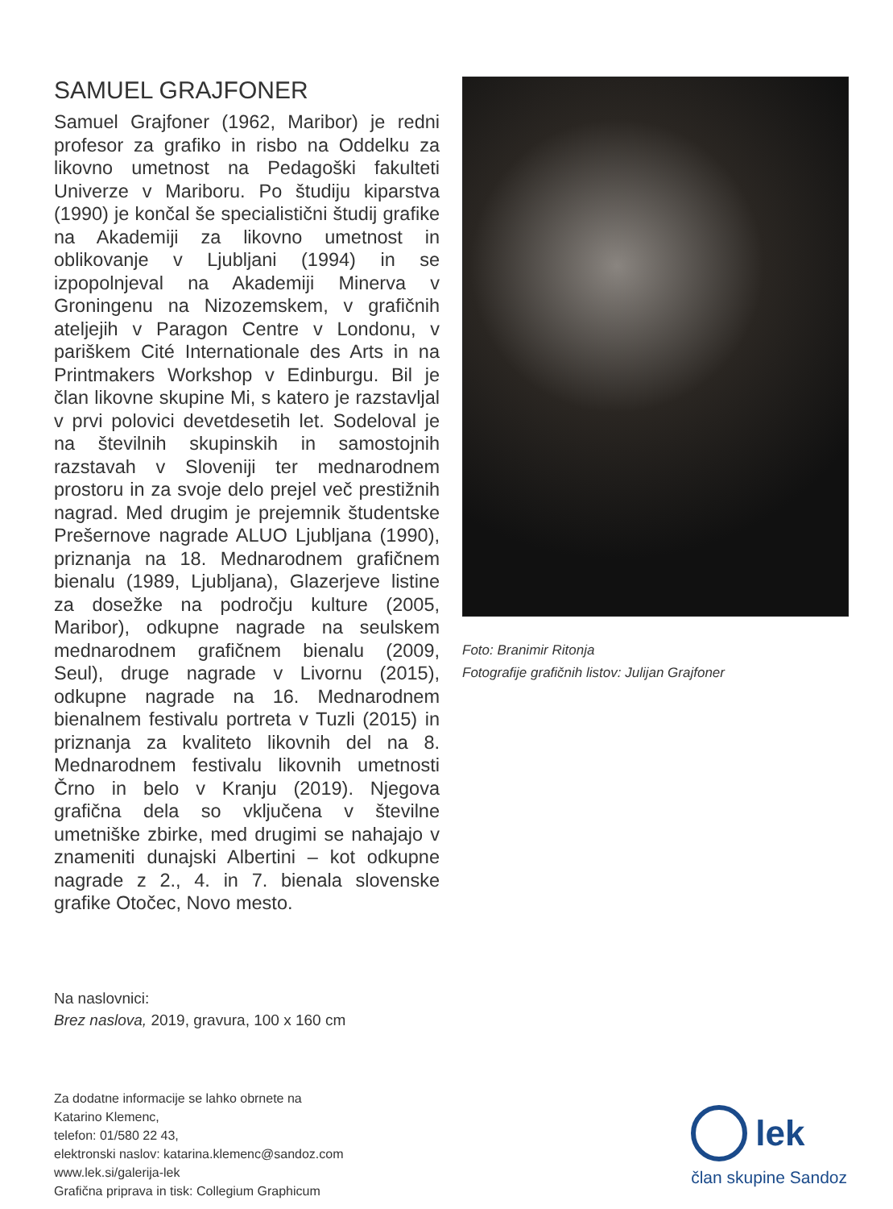SAMUEL GRAJFONER
Samuel Grajfoner (1962, Maribor) je redni profesor za grafiko in risbo na Oddelku za likovno umetnost na Pedagoški fakulteti Univerze v Mariboru. Po študiju kiparstva (1990) je končal še specialistični študij grafike na Akademiji za likovno umetnost in oblikovanje v Ljubljani (1994) in se izpopolnjeval na Akademiji Minerva v Groningenu na Nizozemskem, v grafičnih ateljejih v Paragon Centre v Londonu, v pariškem Cité Internationale des Arts in na Printmakers Workshop v Edinburgu. Bil je član likovne skupine Mi, s katero je razstavljal v prvi polovici devetdesetih let. Sodeloval je na številnih skupinskih in samostojnih razstavah v Sloveniji ter mednarodnem prostoru in za svoje delo prejel več prestižnih nagrad. Med drugim je prejemnik študentske Prešernove nagrade ALUO Ljubljana (1990), priznanja na 18. Mednarodnem grafičnem bienalu (1989, Ljubljana), Glazerjeve listine za dosežke na področju kulture (2005, Maribor), odkupne nagrade na seulskem mednarodnem grafičnem bienalu (2009, Seul), druge nagrade v Livornu (2015), odkupne nagrade na 16. Mednarodnem bienalnem festivalu portreta v Tuzli (2015) in priznanja za kvaliteto likovnih del na 8. Mednarodnem festivalu likovnih umetnosti Črno in belo v Kranju (2019). Njegova grafična dela so vključena v številne umetniške zbirke, med drugimi se nahajajo v znameniti dunajski Albertini – kot odkupne nagrade z 2., 4. in 7. bienala slovenske grafike Otočec, Novo mesto.
Foto: Branimir Ritonja
Fotografije grafičnih listov: Julijan Grajfoner
Na naslovnici:
Brez naslova, 2019, gravura, 100 x 160 cm
Za dodatne informacije se lahko obrnete na
Katarino Klemenc,
telefon: 01/580 22 43,
elektronski naslov: katarina.klemenc@sandoz.com
www.lek.si/galerija-lek
Grafična priprava in tisk: Collegium Graphicum
lek
član skupine Sandoz